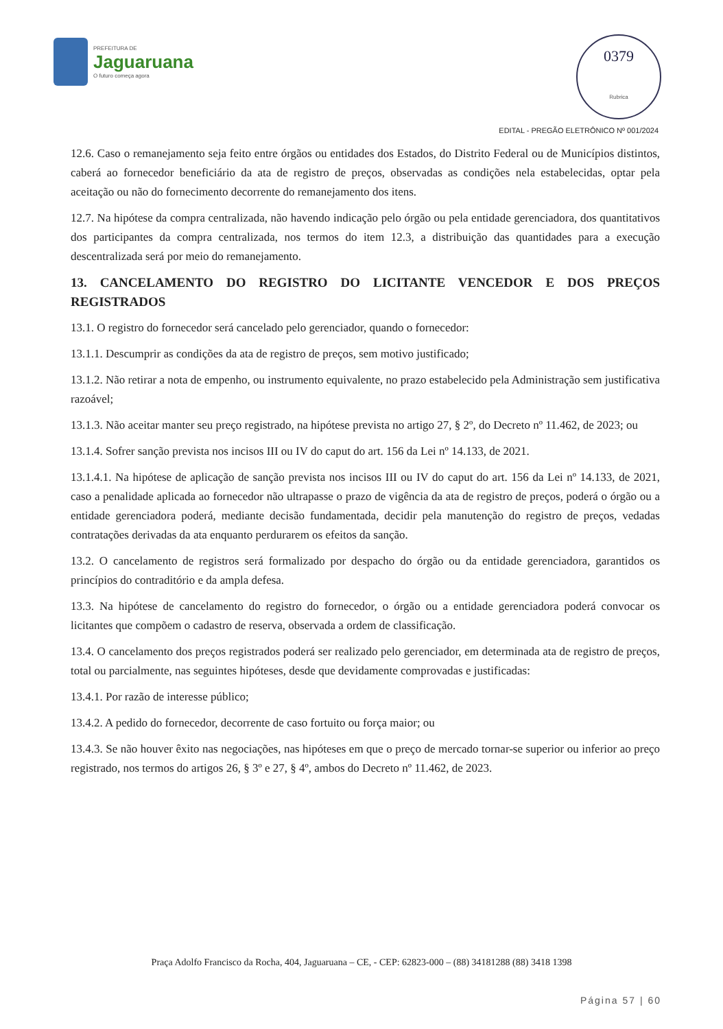PREFEITURA DE
Jaguaruana
O futuro começa agora
0379
Rubrica
EDITAL - PREGÃO ELETRÔNICO Nº 001/2024
12.6. Caso o remanejamento seja feito entre órgãos ou entidades dos Estados, do Distrito Federal ou de Municípios distintos, caberá ao fornecedor beneficiário da ata de registro de preços, observadas as condições nela estabelecidas, optar pela aceitação ou não do fornecimento decorrente do remanejamento dos itens.
12.7. Na hipótese da compra centralizada, não havendo indicação pelo órgão ou pela entidade gerenciadora, dos quantitativos dos participantes da compra centralizada, nos termos do item 12.3, a distribuição das quantidades para a execução descentralizada será por meio do remanejamento.
13. CANCELAMENTO DO REGISTRO DO LICITANTE VENCEDOR E DOS PREÇOS REGISTRADOS
13.1. O registro do fornecedor será cancelado pelo gerenciador, quando o fornecedor:
13.1.1. Descumprir as condições da ata de registro de preços, sem motivo justificado;
13.1.2. Não retirar a nota de empenho, ou instrumento equivalente, no prazo estabelecido pela Administração sem justificativa razoável;
13.1.3. Não aceitar manter seu preço registrado, na hipótese prevista no artigo 27, § 2º, do Decreto nº 11.462, de 2023; ou
13.1.4. Sofrer sanção prevista nos incisos III ou IV do caput do art. 156 da Lei nº 14.133, de 2021.
13.1.4.1. Na hipótese de aplicação de sanção prevista nos incisos III ou IV do caput do art. 156 da Lei nº 14.133, de 2021, caso a penalidade aplicada ao fornecedor não ultrapasse o prazo de vigência da ata de registro de preços, poderá o órgão ou a entidade gerenciadora poderá, mediante decisão fundamentada, decidir pela manutenção do registro de preços, vedadas contratações derivadas da ata enquanto perdurarem os efeitos da sanção.
13.2. O cancelamento de registros será formalizado por despacho do órgão ou da entidade gerenciadora, garantidos os princípios do contraditório e da ampla defesa.
13.3. Na hipótese de cancelamento do registro do fornecedor, o órgão ou a entidade gerenciadora poderá convocar os licitantes que compõem o cadastro de reserva, observada a ordem de classificação.
13.4. O cancelamento dos preços registrados poderá ser realizado pelo gerenciador, em determinada ata de registro de preços, total ou parcialmente, nas seguintes hipóteses, desde que devidamente comprovadas e justificadas:
13.4.1. Por razão de interesse público;
13.4.2. A pedido do fornecedor, decorrente de caso fortuito ou força maior; ou
13.4.3. Se não houver êxito nas negociações, nas hipóteses em que o preço de mercado tornar-se superior ou inferior ao preço registrado, nos termos do artigos 26, § 3º e 27, § 4º, ambos do Decreto nº 11.462, de 2023.
Praça Adolfo Francisco da Rocha, 404, Jaguaruana – CE, - CEP: 62823-000 – (88) 34181288 (88) 3418 1398
Página 57 | 60